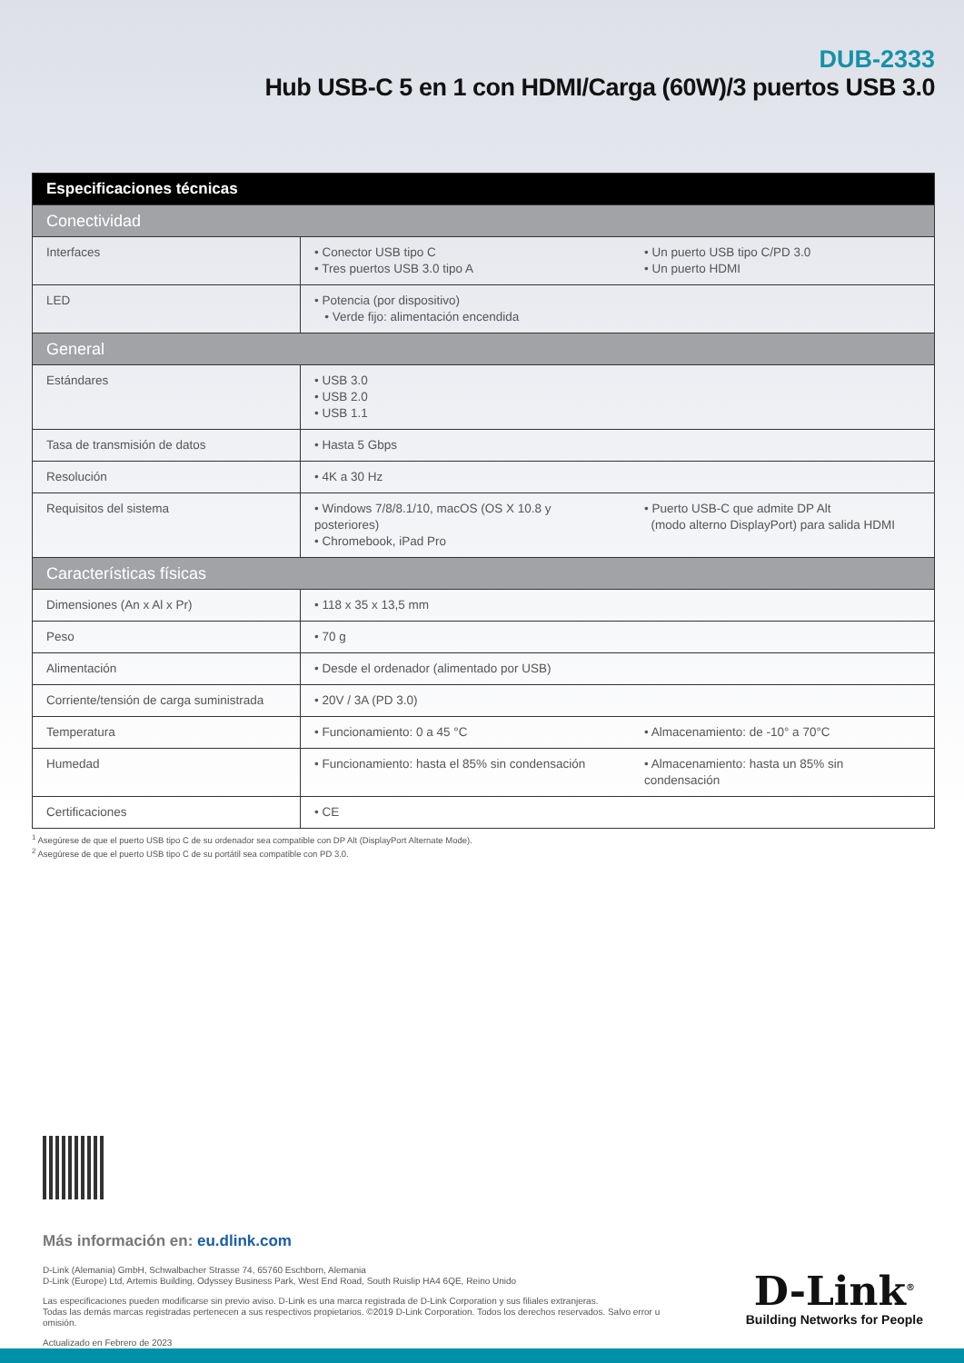DUB-2333
Hub USB-C 5 en 1 con HDMI/Carga (60W)/3 puertos USB 3.0
| Especificaciones técnicas | | |
| --- | --- | --- |
| Conectividad | | |
| Interfaces | • Conector USB tipo C • Tres puertos USB 3.0 tipo A | • Un puerto USB tipo C/PD 3.0 • Un puerto HDMI |
| LED | • Potencia (por dispositivo) • Verde fijo: alimentación encendida | |
| General | | |
| Estándares | • USB 3.0 • USB 2.0 • USB 1.1 | |
| Tasa de transmisión de datos | • Hasta 5 Gbps | |
| Resolución | • 4K a 30 Hz | |
| Requisitos del sistema | • Windows 7/8/8.1/10, macOS (OS X 10.8 y posteriores) • Chromebook, iPad Pro | • Puerto USB-C que admite DP Alt (modo alterno DisplayPort) para salida HDMI |
| Características físicas | | |
| Dimensiones (An x Al x Pr) | • 118 x 35 x 13,5 mm | |
| Peso | • 70 g | |
| Alimentación | • Desde el ordenador (alimentado por USB) | |
| Corriente/tensión de carga suministrada | • 20V / 3A (PD 3.0) | |
| Temperatura | • Funcionamiento: 0 a 45 °C | • Almacenamiento: de -10° a 70°C |
| Humedad | • Funcionamiento: hasta el 85% sin condensación | • Almacenamiento: hasta un 85% sin condensación |
| Certificaciones | • CE | |
<sup>1</sup> Asegúrese de que el puerto USB tipo C de su ordenador sea compatible con DP Alt (DisplayPort Alternate Mode).
<sup>2</sup> Asegúrese de que el puerto USB tipo C de su portátil sea compatible con PD 3.0.
Más información en: eu.dlink.com
D-Link (Alemania) GmbH, Schwalbacher Strasse 74, 65760 Eschborn, Alemania
D-Link (Europe) Ltd, Artemis Building, Odyssey Business Park, West End Road, South Ruislip HA4 6QE, Reino Unido
Las especificaciones pueden modificarse sin previo aviso. D-Link es una marca registrada de D-Link Corporation y sus filiales extranjeras.
Todas las demás marcas registradas pertenecen a sus respectivos propietarios. ©2019 D-Link Corporation. Todos los derechos reservados. Salvo error u omisión.
Actualizado en Febrero de 2023
D-Link<sup>®</sup>
Building Networks for People